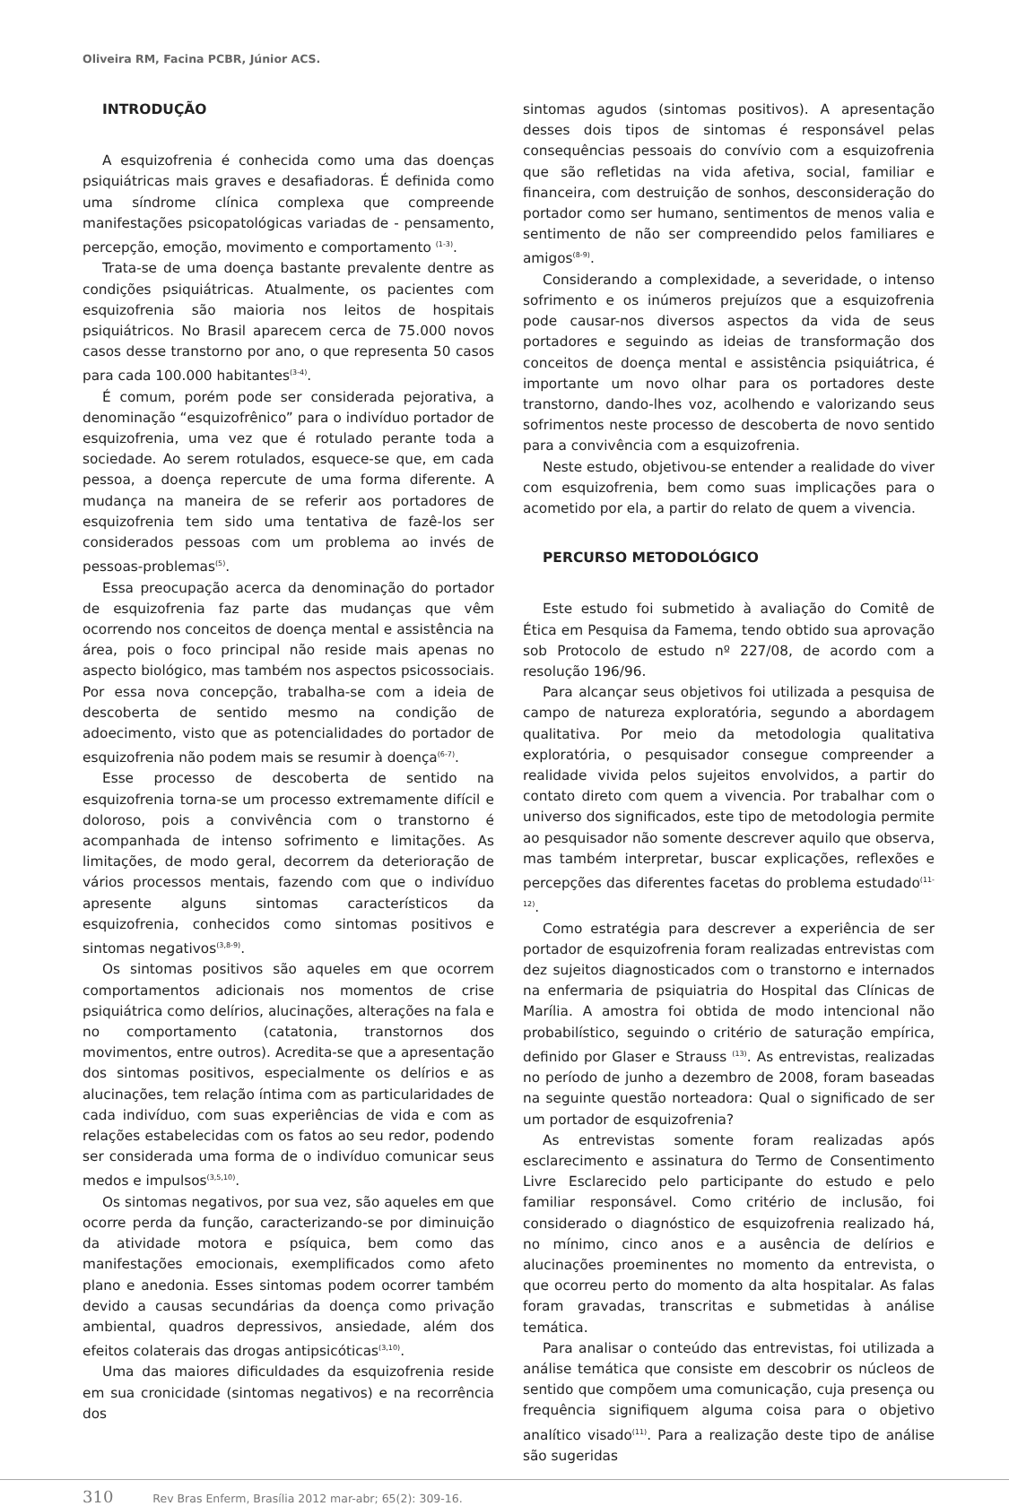Oliveira RM, Facina PCBR, Júnior ACS.
INTRODUÇÃO
A esquizofrenia é conhecida como uma das doenças psiquiátricas mais graves e desafiadoras. É definida como uma síndrome clínica complexa que compreende manifestações psicopatológicas variadas de - pensamento, percepção, emoção, movimento e comportamento <sup>(1-3)</sup>.
Trata-se de uma doença bastante prevalente dentre as condições psiquiátricas. Atualmente, os pacientes com esquizofrenia são maioria nos leitos de hospitais psiquiátricos. No Brasil aparecem cerca de 75.000 novos casos desse transtorno por ano, o que representa 50 casos para cada 100.000 habitantes<sup>(3-4)</sup>.
É comum, porém pode ser considerada pejorativa, a denominação “esquizofrênico” para o indivíduo portador de esquizofrenia, uma vez que é rotulado perante toda a sociedade. Ao serem rotulados, esquece-se que, em cada pessoa, a doença repercute de uma forma diferente. A mudança na maneira de se referir aos portadores de esquizofrenia tem sido uma tentativa de fazê-los ser considerados pessoas com um problema ao invés de pessoas-problemas<sup>(5)</sup>.
Essa preocupação acerca da denominação do portador de esquizofrenia faz parte das mudanças que vêm ocorrendo nos conceitos de doença mental e assistência na área, pois o foco principal não reside mais apenas no aspecto biológico, mas também nos aspectos psicossociais. Por essa nova concepção, trabalha-se com a ideia de descoberta de sentido mesmo na condição de adoecimento, visto que as potencialidades do portador de esquizofrenia não podem mais se resumir à doença<sup>(6-7)</sup>.
Esse processo de descoberta de sentido na esquizofrenia torna-se um processo extremamente difícil e doloroso, pois a convivência com o transtorno é acompanhada de intenso sofrimento e limitações. As limitações, de modo geral, decorrem da deterioração de vários processos mentais, fazendo com que o indivíduo apresente alguns sintomas característicos da esquizofrenia, conhecidos como sintomas positivos e sintomas negativos<sup>(3,8-9)</sup>.
Os sintomas positivos são aqueles em que ocorrem comportamentos adicionais nos momentos de crise psiquiátrica como delírios, alucinações, alterações na fala e no comportamento (catatonia, transtornos dos movimentos, entre outros). Acredita-se que a apresentação dos sintomas positivos, especialmente os delírios e as alucinações, tem relação íntima com as particularidades de cada indivíduo, com suas experiências de vida e com as relações estabelecidas com os fatos ao seu redor, podendo ser considerada uma forma de o indivíduo comunicar seus medos e impulsos<sup>(3,5,10)</sup>.
Os sintomas negativos, por sua vez, são aqueles em que ocorre perda da função, caracterizando-se por diminuição da atividade motora e psíquica, bem como das manifestações emocionais, exemplificados como afeto plano e anedonia. Esses sintomas podem ocorrer também devido a causas secundárias da doença como privação ambiental, quadros depressivos, ansiedade, além dos efeitos colaterais das drogas antipsicóticas<sup>(3,10)</sup>.
Uma das maiores dificuldades da esquizofrenia reside em sua cronicidade (sintomas negativos) e na recorrência dos
sintomas agudos (sintomas positivos). A apresentação desses dois tipos de sintomas é responsável pelas consequências pessoais do convívio com a esquizofrenia que são refletidas na vida afetiva, social, familiar e financeira, com destruição de sonhos, desconsideração do portador como ser humano, sentimentos de menos valia e sentimento de não ser compreendido pelos familiares e amigos<sup>(8-9)</sup>.
Considerando a complexidade, a severidade, o intenso sofrimento e os inúmeros prejuízos que a esquizofrenia pode causar-nos diversos aspectos da vida de seus portadores e seguindo as ideias de transformação dos conceitos de doença mental e assistência psiquiátrica, é importante um novo olhar para os portadores deste transtorno, dando-lhes voz, acolhendo e valorizando seus sofrimentos neste processo de descoberta de novo sentido para a convivência com a esquizofrenia.
Neste estudo, objetivou-se entender a realidade do viver com esquizofrenia, bem como suas implicações para o acometido por ela, a partir do relato de quem a vivencia.
PERCURSO METODOLÓGICO
Este estudo foi submetido à avaliação do Comitê de Ética em Pesquisa da Famema, tendo obtido sua aprovação sob Protocolo de estudo nº 227/08, de acordo com a resolução 196/96.
Para alcançar seus objetivos foi utilizada a pesquisa de campo de natureza exploratória, segundo a abordagem qualitativa. Por meio da metodologia qualitativa exploratória, o pesquisador consegue compreender a realidade vivida pelos sujeitos envolvidos, a partir do contato direto com quem a vivencia. Por trabalhar com o universo dos significados, este tipo de metodologia permite ao pesquisador não somente descrever aquilo que observa, mas também interpretar, buscar explicações, reflexões e percepções das diferentes facetas do problema estudado<sup>(11-12)</sup>.
Como estratégia para descrever a experiência de ser portador de esquizofrenia foram realizadas entrevistas com dez sujeitos diagnosticados com o transtorno e internados na enfermaria de psiquiatria do Hospital das Clínicas de Marília. A amostra foi obtida de modo intencional não probabilístico, seguindo o critério de saturação empírica, definido por Glaser e Strauss <sup>(13)</sup>. As entrevistas, realizadas no período de junho a dezembro de 2008, foram baseadas na seguinte questão norteadora: Qual o significado de ser um portador de esquizofrenia?
As entrevistas somente foram realizadas após esclarecimento e assinatura do Termo de Consentimento Livre Esclarecido pelo participante do estudo e pelo familiar responsável. Como critério de inclusão, foi considerado o diagnóstico de esquizofrenia realizado há, no mínimo, cinco anos e a ausência de delírios e alucinações proeminentes no momento da entrevista, o que ocorreu perto do momento da alta hospitalar. As falas foram gravadas, transcritas e submetidas à análise temática.
Para analisar o conteúdo das entrevistas, foi utilizada a análise temática que consiste em descobrir os núcleos de sentido que compõem uma comunicação, cuja presença ou frequência signifiquem alguma coisa para o objetivo analítico visado<sup>(11)</sup>. Para a realização deste tipo de análise são sugeridas
310 Rev Bras Enferm, Brasília 2012 mar-abr; 65(2): 309-16.